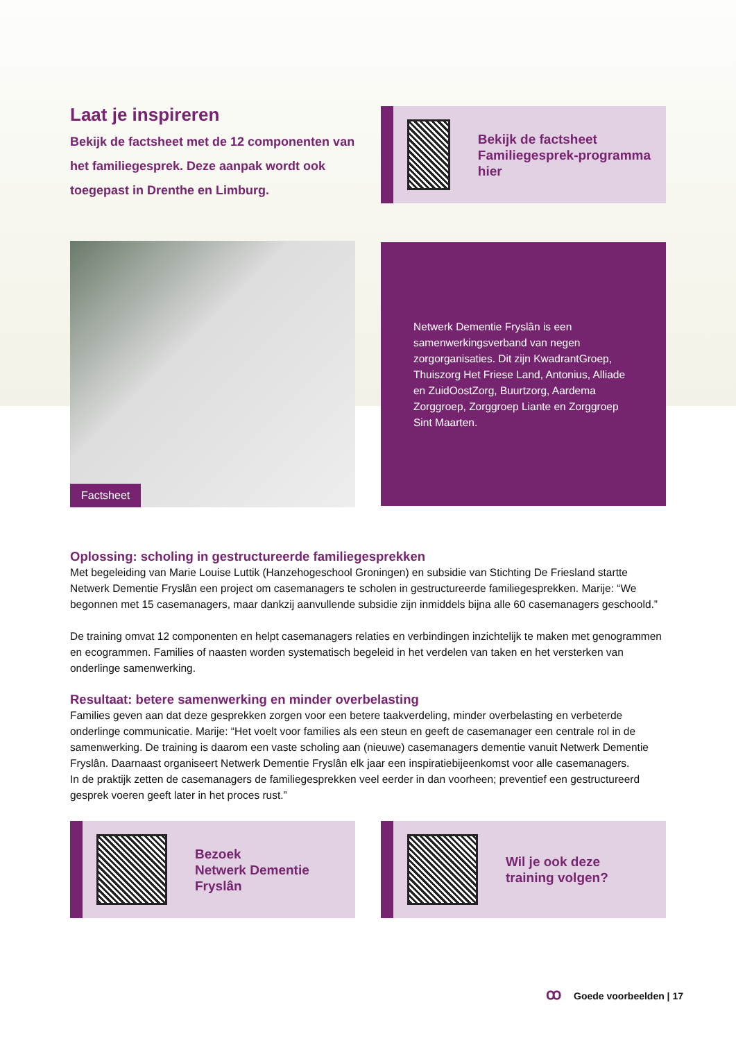Laat je inspireren
Bekijk de factsheet met de 12 componenten van het familiegesprek. Deze aanpak wordt ook toegepast in Drenthe en Limburg.
Bekijk de factsheet Familiegesprek-programma hier
Factsheet
Netwerk Dementie Fryslân is een samenwerkingsverband van negen zorgorganisaties. Dit zijn KwadrantGroep, Thuiszorg Het Friese Land, Antonius, Alliade en ZuidOostZorg, Buurtzorg, Aardema Zorggroep, Zorggroep Liante en Zorggroep Sint Maarten.
Oplossing: scholing in gestructureerde familiegesprekken
Met begeleiding van Marie Louise Luttik (Hanzehogeschool Groningen) en subsidie van Stichting De Friesland startte Netwerk Dementie Fryslân een project om casemanagers te scholen in gestructureerde familiegesprekken. Marije: “We begonnen met 15 casemanagers, maar dankzij aanvullende subsidie zijn inmiddels bijna alle 60 casemanagers geschoold.”
De training omvat 12 componenten en helpt casemanagers relaties en verbindingen inzichtelijk te maken met genogrammen en ecogrammen. Families of naasten worden systematisch begeleid in het verdelen van taken en het versterken van onderlinge samenwerking.
Resultaat: betere samenwerking en minder overbelasting
Families geven aan dat deze gesprekken zorgen voor een betere taakverdeling, minder overbelasting en verbeterde onderlinge communicatie. Marije: “Het voelt voor families als een steun en geeft de casemanager een centrale rol in de samenwerking. De training is daarom een vaste scholing aan (nieuwe) casemanagers dementie vanuit Netwerk Dementie Fryslân. Daarnaast organiseert Netwerk Dementie Fryslân elk jaar een inspiratiebijeenkomst voor alle casemanagers.
In de praktijk zetten de casemanagers de familiegesprekken veel eerder in dan voorheen; preventief een gestructureerd gesprek voeren geeft later in het proces rust.”
Bezoek
Netwerk Dementie
Fryslân
Wil je ook deze
training volgen?
ꝏ Goede voorbeelden | 17